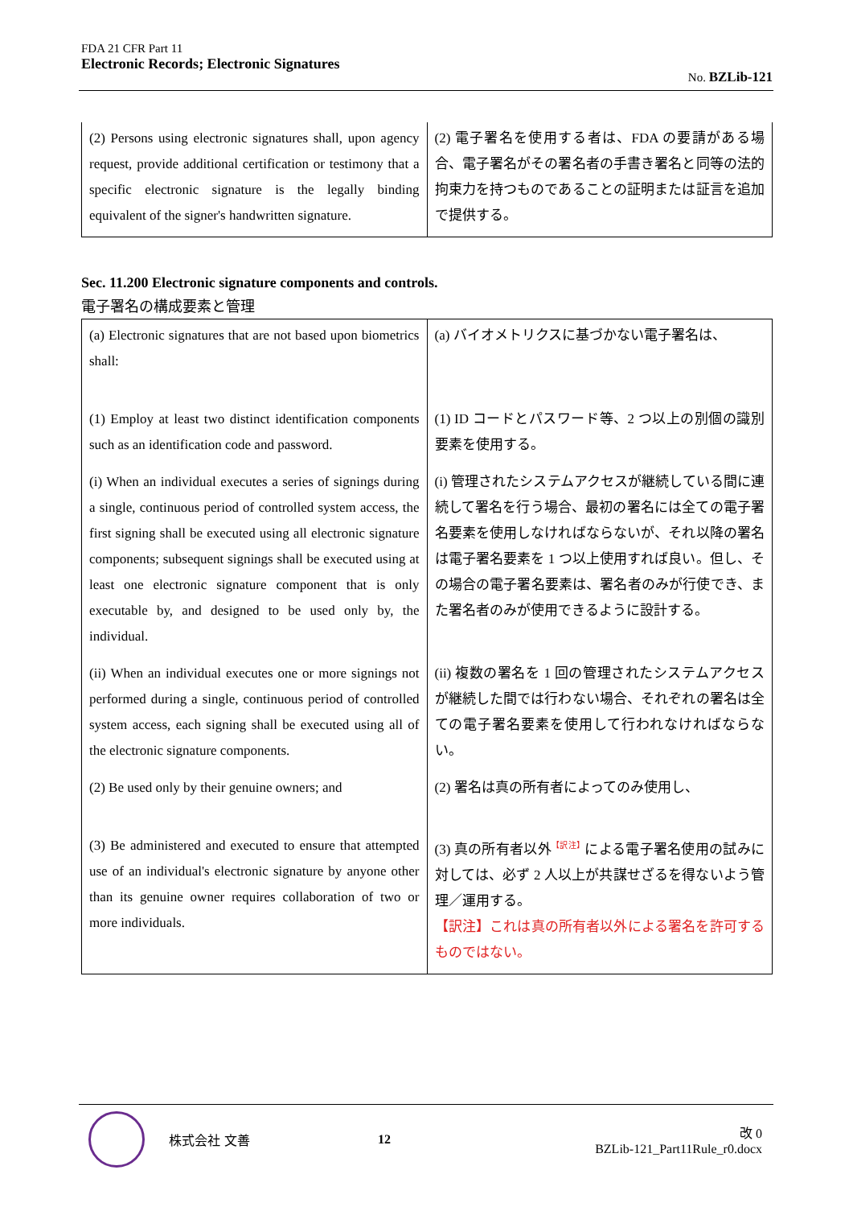FDA 21 CFR Part 11
Electronic Records; Electronic Signatures
No. BZLib-121
| (2) Persons using electronic signatures shall, upon agency request, provide additional certification or testimony that a specific electronic signature is the legally binding equivalent of the signer's handwritten signature. | (2) 電子署名を使用する者は、FDA の要請がある場合、電子署名がその署名者の手書き署名と同等の法的拘束力を持つものであることの証明または証言を追加で提供する。 |
Sec. 11.200 Electronic signature components and controls.
電子署名の構成要素と管理
| (a) Electronic signatures that are not based upon biometrics shall: | (a) バイオメトリクスに基づかない電子署名は、 |
| (1) Employ at least two distinct identification components such as an identification code and password. | (1) ID コードとパスワード等、2 つ以上の別個の識別要素を使用する。 |
| (i) When an individual executes a series of signings during a single, continuous period of controlled system access, the first signing shall be executed using all electronic signature components; subsequent signings shall be executed using at least one electronic signature component that is only executable by, and designed to be used only by, the individual. | (i) 管理されたシステムアクセスが継続している間に連続して署名を行う場合、最初の署名には全ての電子署名要素を使用しなければならないが、それ以降の署名は電子署名要素を 1 つ以上使用すれば良い。但し、その場合の電子署名要素は、署名者のみが行使でき、また署名者のみが使用できるように設計する。 |
| (ii) When an individual executes one or more signings not performed during a single, continuous period of controlled system access, each signing shall be executed using all of the electronic signature components. | (ii) 複数の署名を 1 回の管理されたシステムアクセスが継続した間では行わない場合、それぞれの署名は全ての電子署名要素を使用して行われなければならない。 |
| (2) Be used only by their genuine owners; and | (2) 署名は真の所有者によってのみ使用し、 |
| (3) Be administered and executed to ensure that attempted use of an individual's electronic signature by anyone other than its genuine owner requires collaboration of two or more individuals. | (3) 真の所有者以外<sup>【訳注】</sup>による電子署名使用の試みに対しては、必ず 2 人以上が共謀せざるを得ないよう管理／運用する。 【訳注】これは真の所有者以外による署名を許可するものではない。 |
株式会社 文善 12
改 0
BZLib-121_Part11Rule_r0.docx